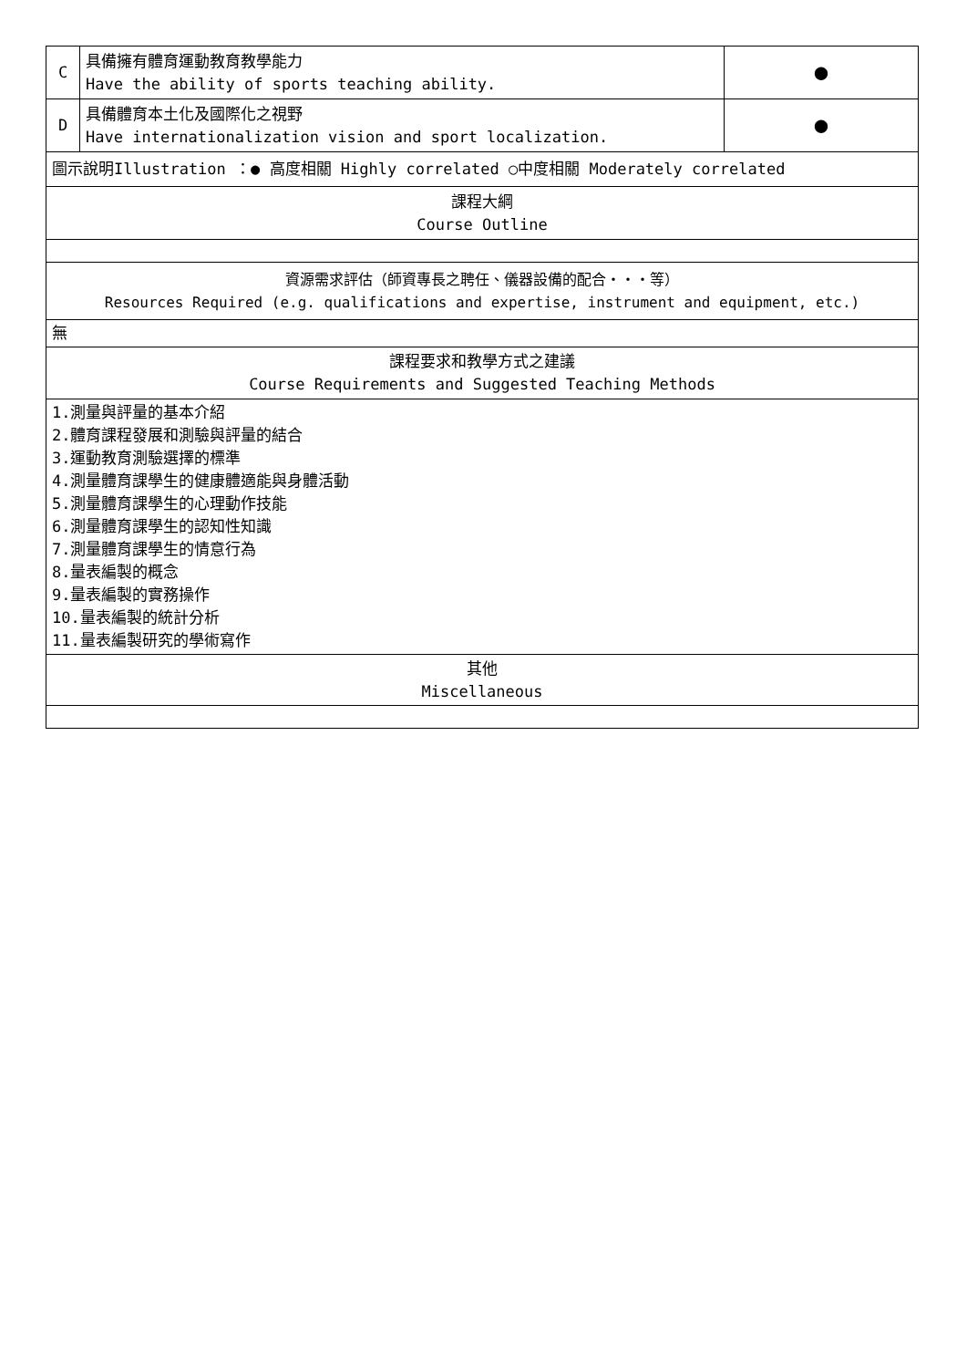| C | 具備擁有體育運動教育教學能力 Have the ability of sports teaching ability. | ● |
| D | 具備體育本土化及國際化之視野 Have internationalization vision and sport localization. | ● |
| 圖示說明Illustration ：● 高度相關 Highly correlated ○中度相關 Moderately correlated | | |
| 課程大綱 Course Outline | | |
| 資源需求評估（師資專長之聘任、儀器設備的配合・・・等） Resources Required (e.g. qualifications and expertise, instrument and equipment, etc.) | | |
| 無 | | |
| 課程要求和教學方式之建議 Course Requirements and Suggested Teaching Methods | | |
| 1.測量與評量的基本介紹 2.體育課程發展和測驗與評量的結合 3.運動教育測驗選擇的標準 4.測量體育課學生的健康體適能與身體活動 5.測量體育課學生的心理動作技能 6.測量體育課學生的認知性知識 7.測量體育課學生的情意行為 8.量表編製的概念 9.量表編製的實務操作 10.量表編製的統計分析 11.量表編製研究的學術寫作 | | |
| 其他 Miscellaneous | | |